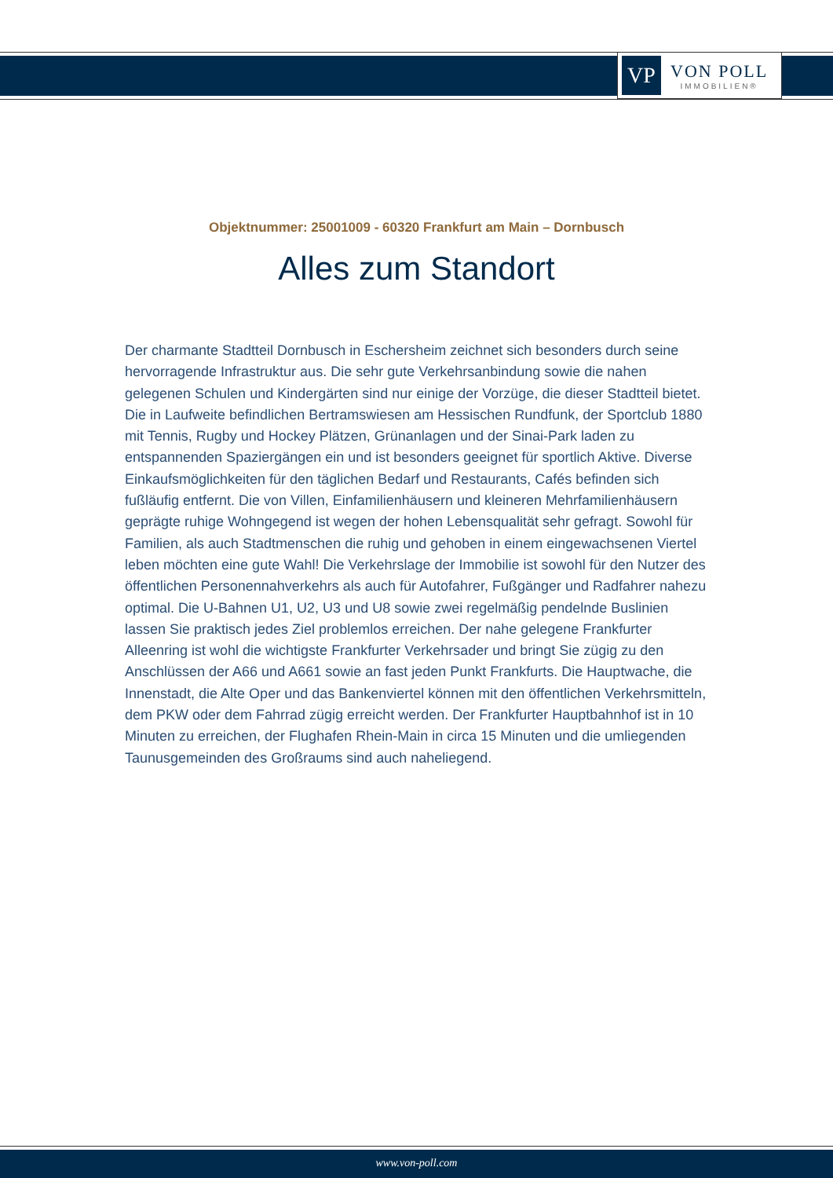VP
VON POLL
IMMOBILIEN®
Objektnummer: 25001009 - 60320 Frankfurt am Main – Dornbusch
Alles zum Standort
Der charmante Stadtteil Dornbusch in Eschersheim zeichnet sich besonders durch seine hervorragende Infrastruktur aus. Die sehr gute Verkehrsanbindung sowie die nahen gelegenen Schulen und Kindergärten sind nur einige der Vorzüge, die dieser Stadtteil bietet. Die in Laufweite befindlichen Bertramswiesen am Hessischen Rundfunk, der Sportclub 1880 mit Tennis, Rugby und Hockey Plätzen, Grünanlagen und der Sinai-Park laden zu entspannenden Spaziergängen ein und ist besonders geeignet für sportlich Aktive. Diverse Einkaufsmöglichkeiten für den täglichen Bedarf und Restaurants, Cafés befinden sich fußläufig entfernt. Die von Villen, Einfamilienhäusern und kleineren Mehrfamilienhäusern geprägte ruhige Wohngegend ist wegen der hohen Lebensqualität sehr gefragt. Sowohl für Familien, als auch Stadtmenschen die ruhig und gehoben in einem eingewachsenen Viertel leben möchten eine gute Wahl! Die Verkehrslage der Immobilie ist sowohl für den Nutzer des öffentlichen Personennahverkehrs als auch für Autofahrer, Fußgänger und Radfahrer nahezu optimal. Die U-Bahnen U1, U2, U3 und U8 sowie zwei regelmäßig pendelnde Buslinien lassen Sie praktisch jedes Ziel problemlos erreichen. Der nahe gelegene Frankfurter Alleenring ist wohl die wichtigste Frankfurter Verkehrsader und bringt Sie zügig zu den Anschlüssen der A66 und A661 sowie an fast jeden Punkt Frankfurts. Die Hauptwache, die Innenstadt, die Alte Oper und das Bankenviertel können mit den öffentlichen Verkehrsmitteln, dem PKW oder dem Fahrrad zügig erreicht werden. Der Frankfurter Hauptbahnhof ist in 10 Minuten zu erreichen, der Flughafen Rhein-Main in circa 15 Minuten und die umliegenden Taunusgemeinden des Großraums sind auch naheliegend.
www.von-poll.com